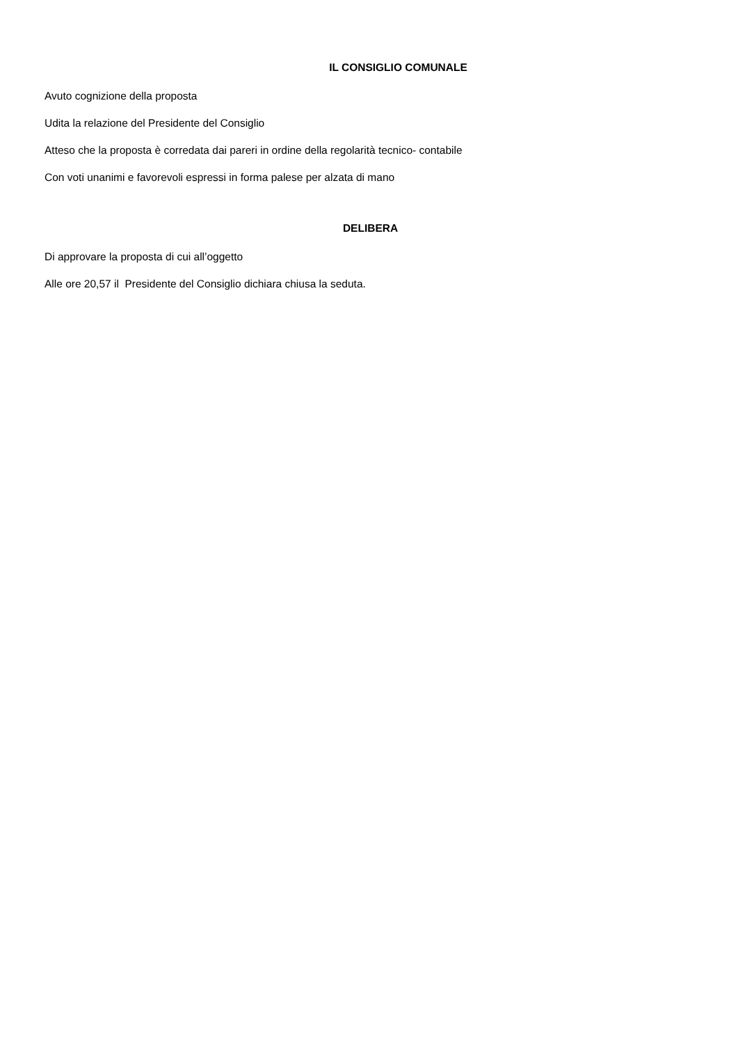IL CONSIGLIO COMUNALE
Avuto cognizione della proposta
Udita la relazione del Presidente del Consiglio
Atteso che la proposta è corredata dai pareri in ordine della regolarità tecnico- contabile
Con voti unanimi e favorevoli espressi in forma palese per alzata di mano
DELIBERA
Di approvare la proposta di cui all’oggetto
Alle ore 20,57 il Presidente del Consiglio dichiara chiusa la seduta.